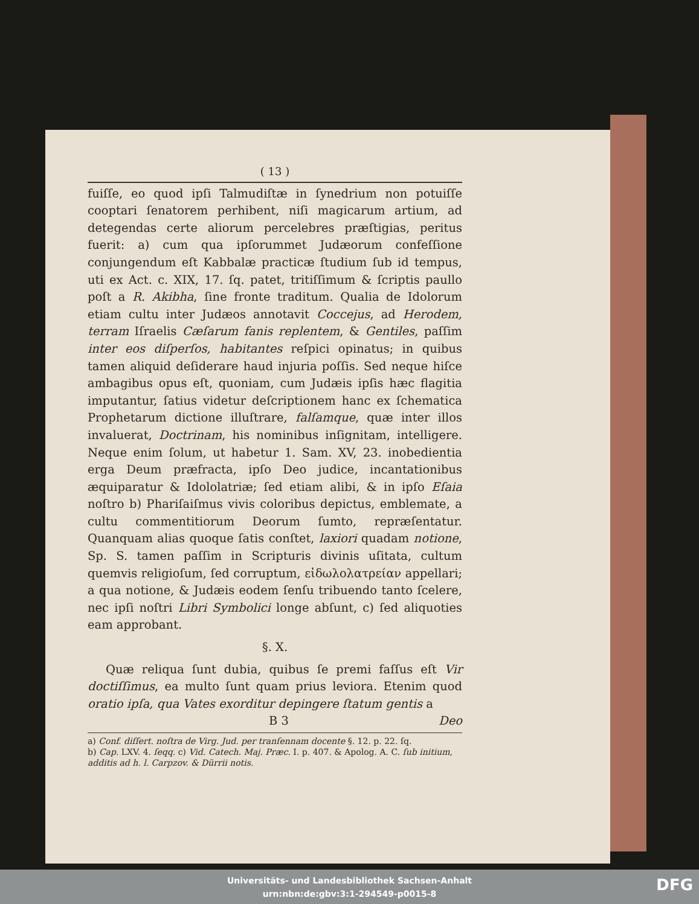( 13 )
fuiſſe, eo quod ipſi Talmudiſtæ in ſynedrium non potuiſſe cooptari ſenatorem perhibent, niſi magicarum artium, ad detegendas certe aliorum percelebres præſtigias, peritus fuerit: a) cum qua ipſorummet Judæorum confeſſione conjungendum eſt Kabbalæ practicæ ſtudium ſub id tempus, uti ex Act. c. XIX, 17. ſq. patet, tritiſſimum & ſcriptis paullo poſt a R. Akibha, ſine fronte traditum. Qualia de Idolorum etiam cultu inter Judæos annotavit Coccejus, ad Herodem, terram Iſraelis Cæſarum fanis replentem, & Gentiles, paſſim inter eos diſperſos, habitantes reſpici opinatus; in quibus tamen aliquid deſiderare haud injuria poſſis. Sed neque hiſce ambagibus opus eſt, quoniam, cum Judæis ipſis hæc flagitia imputantur, ſatius videtur deſcriptionem hanc ex ſchematica Prophetarum dictione illuſtrare, falſamque, quæ inter illos invaluerat, Doctrinam, his nominibus inſignitam, intelligere. Neque enim ſolum, ut habetur 1. Sam. XV, 23. inobedientia erga Deum præfracta, ipſo Deo judice, incantationibus æquiparatur & Idololatriæ; ſed etiam alibi, & in ipſo Eſaia noſtro b) Phariſaiſmus vivis coloribus depictus, emblemate, a cultu commentitiorum Deorum ſumto, repræſentatur. Quanquam alias quoque ſatis conſtet, laxiori quadam notione, Sp. S. tamen paſſim in Scripturis divinis uſitata, cultum quemvis religioſum, ſed corruptum, εἰδωλολατρείαν appellari; a qua notione, & Judæis eodem ſenſu tribuendo tanto ſcelere, nec ipſi noſtri Libri Symbolici longe abſunt, c) ſed aliquoties eam approbant.
§. X.
Quæ reliqua ſunt dubia, quibus ſe premi faſſus eſt Vir doctiſſimus, ea multo ſunt quam prius leviora. Etenim quod oratio ipſa, qua Vates exorditur depingere ſtatum gentis a
B 3 Deo
a) Conf. diſſert. noſtra de Virg. Jud. per tranſennam docente §. 12. p. 22. ſq.
b) Cap. LXV. 4. ſeqq. c) Vid. Catech. Maj. Præc. I. p. 407. & Apolog. A. C. ſub initium, additis ad h. l. Carpzov. & Dürrii notis.
Universitäts- und Landesbibliothek Sachsen-Anhalt
urn:nbn:de:gbv:3:1-294549-p0015-8
DFG